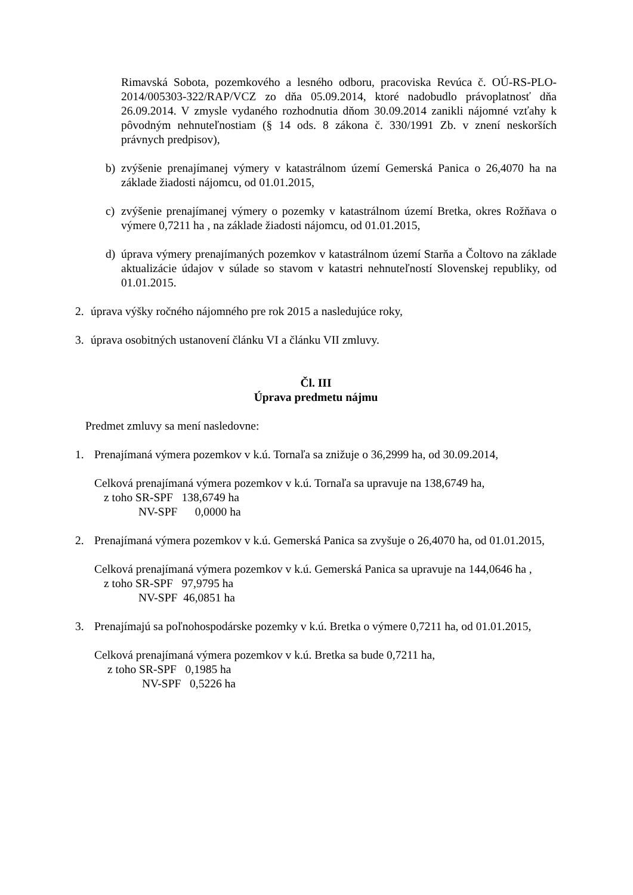Rimavská Sobota, pozemkového a lesného odboru, pracoviska Revúca č. OÚ-RS-PLO-2014/005303-322/RAP/VCZ zo dňa 05.09.2014, ktoré nadobudlo právoplatnosť dňa 26.09.2014. V zmysle vydaného rozhodnutia dňom 30.09.2014 zanikli nájomné vzťahy k pôvodným nehnuteľnostiam (§ 14 ods. 8 zákona č. 330/1991 Zb. v znení neskorších právnych predpisov),
b) zvýšenie prenajímanej výmery v katastrálnom území Gemerská Panica o 26,4070 ha na základe žiadosti nájomcu, od 01.01.2015,
c) zvýšenie prenajímanej výmery o pozemky v katastrálnom území Bretka, okres Rožňava o výmere 0,7211 ha , na základe žiadosti nájomcu, od 01.01.2015,
d) úprava výmery prenajímaných pozemkov v katastrálnom území Starňa a Čoltovo na základe aktualizácie údajov v súlade so stavom v katastri nehnuteľností Slovenskej republiky, od 01.01.2015.
2. úprava výšky ročného nájomného pre rok 2015 a nasledujúce roky,
3. úprava osobitných ustanovení článku VI a článku VII zmluvy.
Čl. III
Úprava predmetu nájmu
Predmet zmluvy sa mení nasledovne:
1. Prenajímaná výmera pozemkov v k.ú. Tornaľa sa znižuje o 36,2999 ha, od 30.09.2014,
Celková prenajímaná výmera pozemkov v k.ú. Tornaľa sa upravuje na 138,6749 ha,
z toho SR-SPF 138,6749 ha
NV-SPF 0,0000 ha
2. Prenajímaná výmera pozemkov v k.ú. Gemerská Panica sa zvyšuje o 26,4070 ha, od 01.01.2015,
Celková prenajímaná výmera pozemkov v k.ú. Gemerská Panica sa upravuje na 144,0646 ha ,
z toho SR-SPF 97,9795 ha
NV-SPF 46,0851 ha
3. Prenajímajú sa poľnohospodárske pozemky v k.ú. Bretka o výmere 0,7211 ha, od 01.01.2015,
Celková prenajímaná výmera pozemkov v k.ú. Bretka sa bude 0,7211 ha,
z toho SR-SPF 0,1985 ha
NV-SPF 0,5226 ha